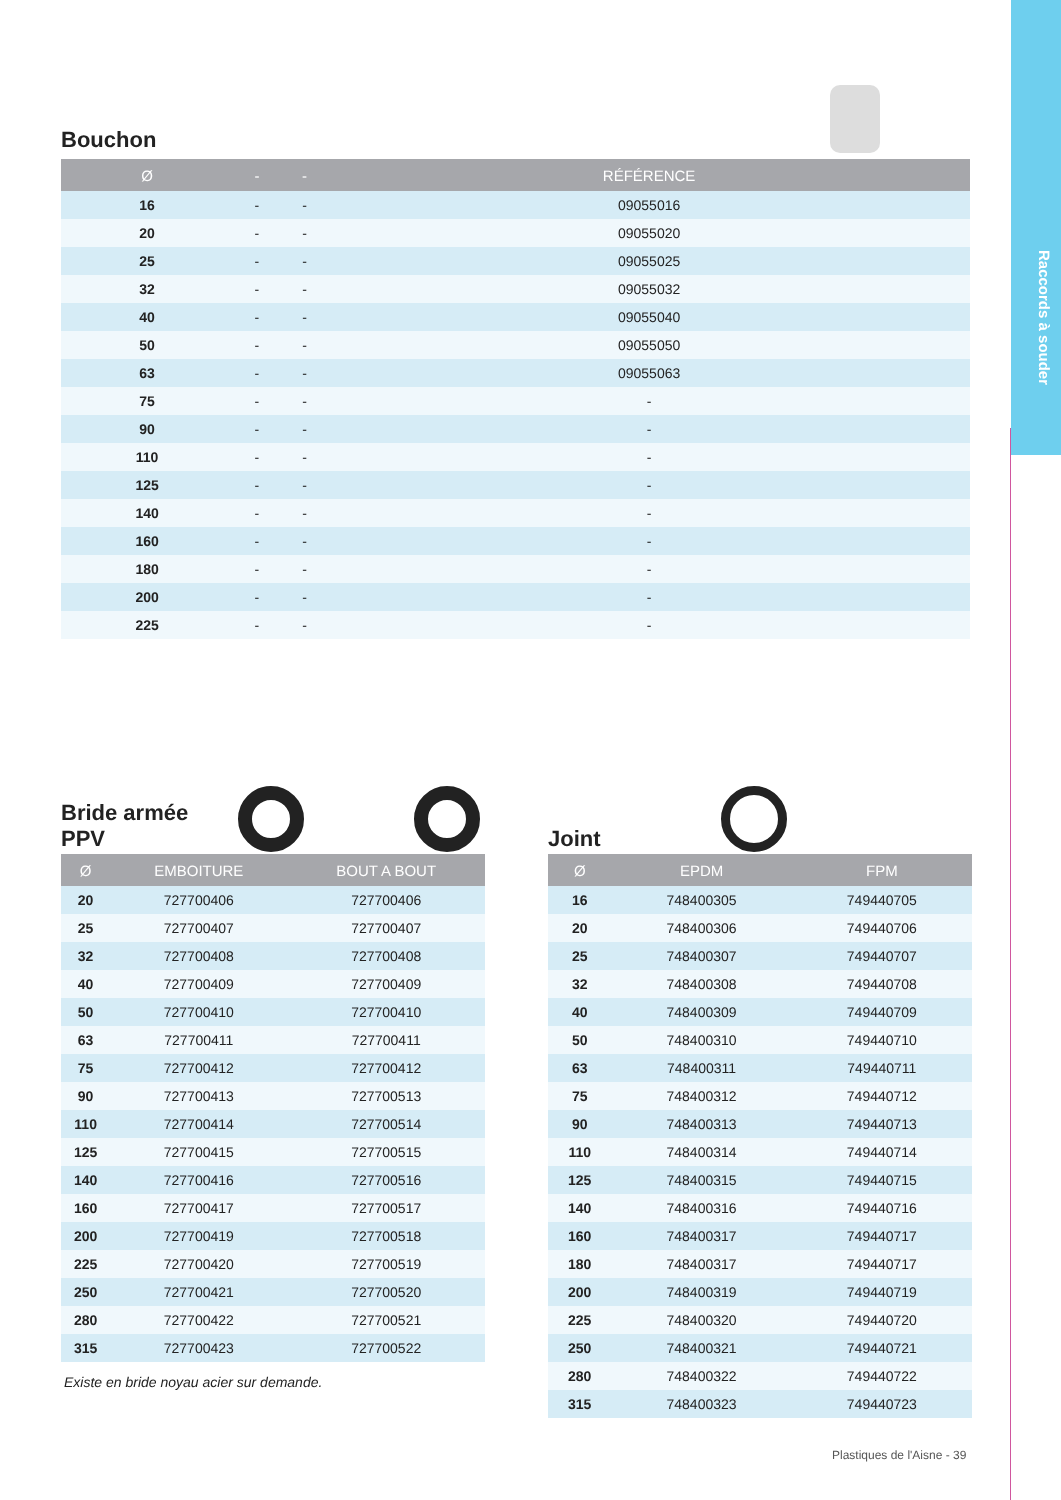Raccords à souder
Bouchon
| Ø | - | - | RÉFÉRENCE |
| --- | --- | --- | --- |
| 16 | - | - | 09055016 |
| 20 | - | - | 09055020 |
| 25 | - | - | 09055025 |
| 32 | - | - | 09055032 |
| 40 | - | - | 09055040 |
| 50 | - | - | 09055050 |
| 63 | - | - | 09055063 |
| 75 | - | - | - |
| 90 | - | - | - |
| 110 | - | - | - |
| 125 | - | - | - |
| 140 | - | - | - |
| 160 | - | - | - |
| 180 | - | - | - |
| 200 | - | - | - |
| 225 | - | - | - |
Bride armée
PPV
| Ø | EMBOITURE | BOUT A BOUT |
| --- | --- | --- |
| 20 | 727700406 | 727700406 |
| 25 | 727700407 | 727700407 |
| 32 | 727700408 | 727700408 |
| 40 | 727700409 | 727700409 |
| 50 | 727700410 | 727700410 |
| 63 | 727700411 | 727700411 |
| 75 | 727700412 | 727700412 |
| 90 | 727700413 | 727700513 |
| 110 | 727700414 | 727700514 |
| 125 | 727700415 | 727700515 |
| 140 | 727700416 | 727700516 |
| 160 | 727700417 | 727700517 |
| 200 | 727700419 | 727700518 |
| 225 | 727700420 | 727700519 |
| 250 | 727700421 | 727700520 |
| 280 | 727700422 | 727700521 |
| 315 | 727700423 | 727700522 |
Existe en bride noyau acier sur demande.
Joint
| Ø | EPDM | FPM |
| --- | --- | --- |
| 16 | 748400305 | 749440705 |
| 20 | 748400306 | 749440706 |
| 25 | 748400307 | 749440707 |
| 32 | 748400308 | 749440708 |
| 40 | 748400309 | 749440709 |
| 50 | 748400310 | 749440710 |
| 63 | 748400311 | 749440711 |
| 75 | 748400312 | 749440712 |
| 90 | 748400313 | 749440713 |
| 110 | 748400314 | 749440714 |
| 125 | 748400315 | 749440715 |
| 140 | 748400316 | 749440716 |
| 160 | 748400317 | 749440717 |
| 180 | 748400317 | 749440717 |
| 200 | 748400319 | 749440719 |
| 225 | 748400320 | 749440720 |
| 250 | 748400321 | 749440721 |
| 280 | 748400322 | 749440722 |
| 315 | 748400323 | 749440723 |
Plastiques de l'Aisne - 39